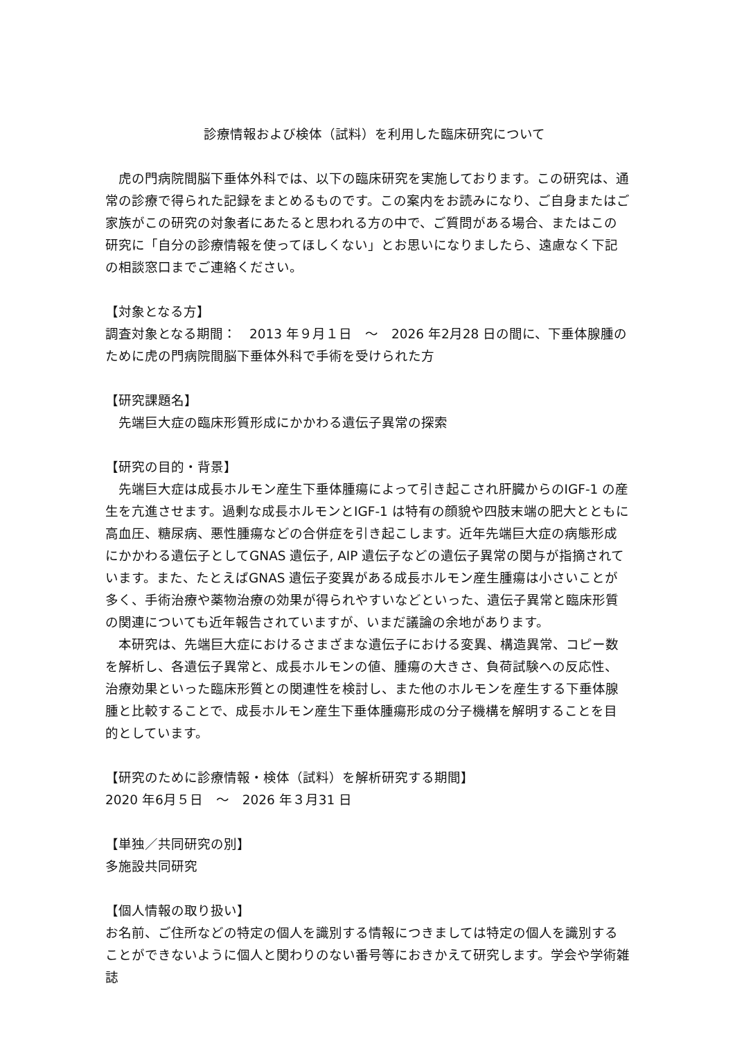診療情報および検体（試料）を利用した臨床研究について
虎の門病院間脳下垂体外科では、以下の臨床研究を実施しております。この研究は、通常の診療で得られた記録をまとめるものです。この案内をお読みになり、ご自身またはご家族がこの研究の対象者にあたると思われる方の中で、ご質問がある場合、またはこの研究に「自分の診療情報を使ってほしくない」とお思いになりましたら、遠慮なく下記の相談窓口までご連絡ください。
【対象となる方】
調査対象となる期間：　2013 年９月１日　～　2026 年2月28 日の間に、下垂体腺腫のために虎の門病院間脳下垂体外科で手術を受けられた方
【研究課題名】
先端巨大症の臨床形質形成にかかわる遺伝子異常の探索
【研究の目的・背景】
先端巨大症は成長ホルモン産生下垂体腫瘍によって引き起こされ肝臓からのIGF-1 の産生を亢進させます。過剰な成長ホルモンとIGF-1 は特有の顔貌や四肢末端の肥大とともに高血圧、糖尿病、悪性腫瘍などの合併症を引き起こします。近年先端巨大症の病態形成にかかわる遺伝子としてGNAS 遺伝子, AIP 遺伝子などの遺伝子異常の関与が指摘されています。また、たとえばGNAS 遺伝子変異がある成長ホルモン産生腫瘍は小さいことが多く、手術治療や薬物治療の効果が得られやすいなどといった、遺伝子異常と臨床形質の関連についても近年報告されていますが、いまだ議論の余地があります。
本研究は、先端巨大症におけるさまざまな遺伝子における変異、構造異常、コピー数を解析し、各遺伝子異常と、成長ホルモンの値、腫瘍の大きさ、負荷試験への反応性、治療効果といった臨床形質との関連性を検討し、また他のホルモンを産生する下垂体腺腫と比較することで、成長ホルモン産生下垂体腫瘍形成の分子機構を解明することを目的としています。
【研究のために診療情報・検体（試料）を解析研究する期間】
2020 年6月５日　～　2026 年３月31 日
【単独／共同研究の別】
多施設共同研究
【個人情報の取り扱い】
お名前、ご住所などの特定の個人を識別する情報につきましては特定の個人を識別することができないように個人と関わりのない番号等におきかえて研究します。学会や学術雑誌